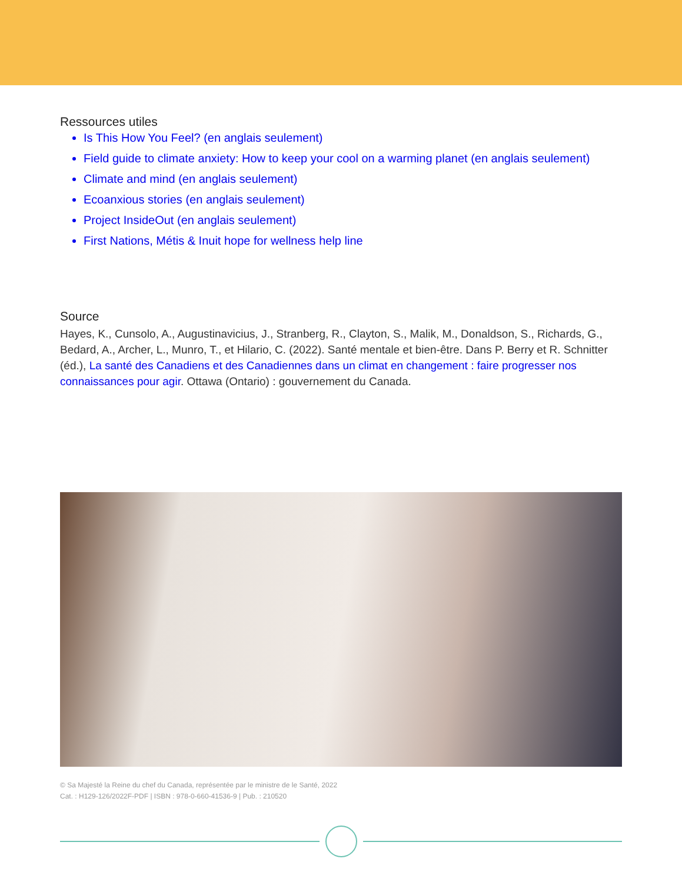Ressources utiles
Is This How You Feel? (en anglais seulement)
Field guide to climate anxiety: How to keep your cool on a warming planet (en anglais seulement)
Climate and mind (en anglais seulement)
Ecoanxious stories (en anglais seulement)
Project InsideOut (en anglais seulement)
First Nations, Métis & Inuit hope for wellness help line
Source
Hayes, K., Cunsolo, A., Augustinavicius, J., Stranberg, R., Clayton, S., Malik, M., Donaldson, S., Richards, G., Bedard, A., Archer, L., Munro, T., et Hilario, C. (2022). Santé mentale et bien-être. Dans P. Berry et R. Schnitter (éd.), La santé des Canadiens et des Canadiennes dans un climat en changement : faire progresser nos connaissances pour agir. Ottawa (Ontario) : gouvernement du Canada.
© Sa Majesté la Reine du chef du Canada, représentée par le ministre de le Santé, 2022
Cat. : H129-126/2022F-PDF | ISBN : 978-0-660-41536-9 | Pub. : 210520